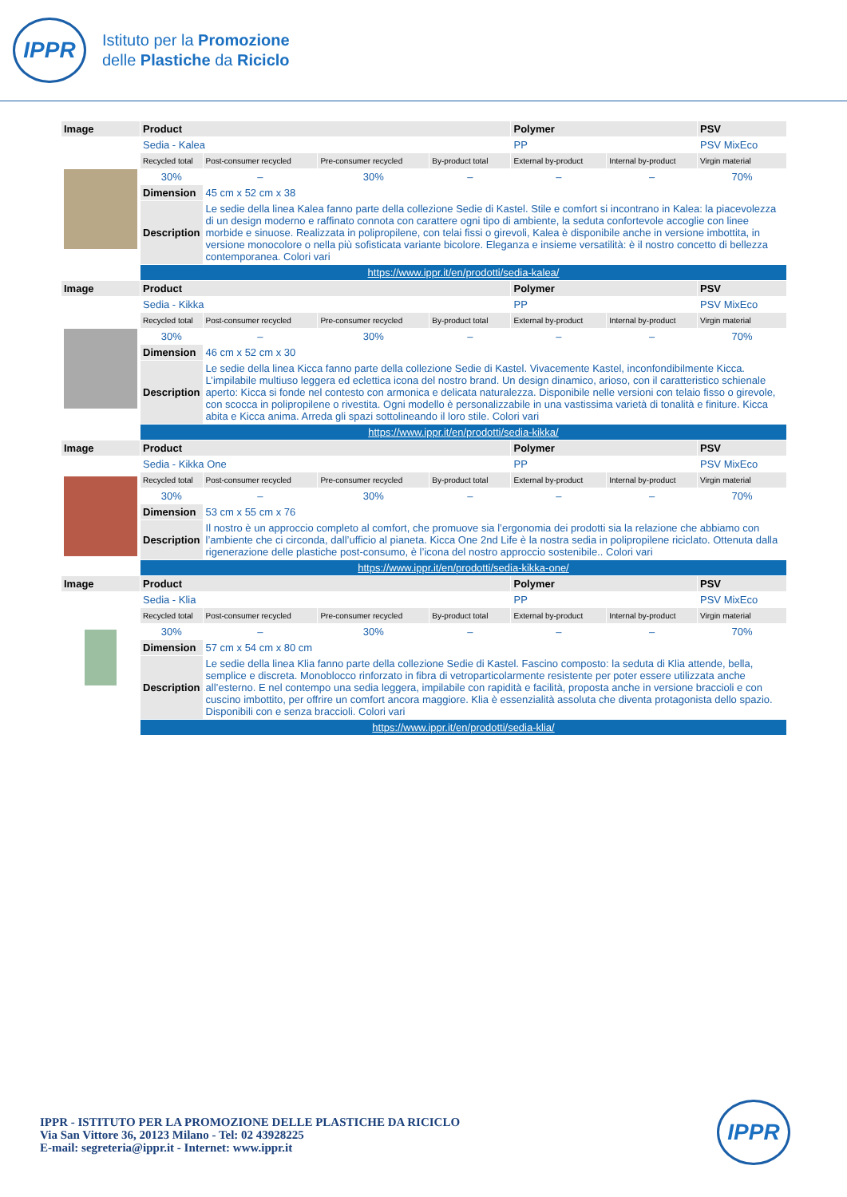IPPR
Istituto per la Promozione
delle Plastiche da Riciclo
| Image | Product | | | | Polymer | | PSV |
| --- | --- | --- | --- | --- | --- | --- | --- |
| | Sedia - Kalea | | | | PP | | PSV MixEco |
| | Recycled total | Post-consumer recycled | Pre-consumer recycled | By-product total | External by-product | Internal by-product | Virgin material |
| | 30% | – | 30% | – | – | – | 70% |
| | Dimension | 45 cm x 52 cm x 38 | | | | | |
| | Description | Le sedie della linea Kalea fanno parte della collezione Sedie di Kastel. Stile e comfort si incontrano in Kalea: la piacevolezza di un design moderno e raffinato connota con carattere ogni tipo di ambiente, la seduta confortevole accoglie con linee morbide e sinuose. Realizzata in polipropilene, con telai fissi o girevoli, Kalea è disponibile anche in versione imbottita, in versione monocolore o nella più sofisticata variante bicolore. Eleganza e insieme versatilità: è il nostro concetto di bellezza contemporanea. Colori vari | | | | | |
| | https://www.ippr.it/en/prodotti/sedia-kalea/ | | | | | | |
| Image | Product | | | | Polymer | | PSV |
| | Sedia - Kikka | | | | PP | | PSV MixEco |
| | Recycled total | Post-consumer recycled | Pre-consumer recycled | By-product total | External by-product | Internal by-product | Virgin material |
| | 30% | – | 30% | – | – | – | 70% |
| | Dimension | 46 cm x 52 cm x 30 | | | | | |
| | Description | Le sedie della linea Kicca fanno parte della collezione Sedie di Kastel. Vivacemente Kastel, inconfondibilmente Kicca. L’impilabile multiuso leggera ed eclettica icona del nostro brand. Un design dinamico, arioso, con il caratteristico schienale aperto: Kicca si fonde nel contesto con armonica e delicata naturalezza. Disponibile nelle versioni con telaio fisso o girevole, con scocca in polipropilene o rivestita. Ogni modello è personalizzabile in una vastissima varietà di tonalità e finiture. Kicca abita e Kicca anima. Arreda gli spazi sottolineando il loro stile. Colori vari | | | | | |
| | https://www.ippr.it/en/prodotti/sedia-kikka/ | | | | | | |
| Image | Product | | | | Polymer | | PSV |
| | Sedia - Kikka One | | | | PP | | PSV MixEco |
| | Recycled total | Post-consumer recycled | Pre-consumer recycled | By-product total | External by-product | Internal by-product | Virgin material |
| | 30% | – | 30% | – | – | – | 70% |
| | Dimension | 53 cm x 55 cm x 76 | | | | | |
| | Description | Il nostro è un approccio completo al comfort, che promuove sia l’ergonomia dei prodotti sia la relazione che abbiamo con l’ambiente che ci circonda, dall’ufficio al pianeta. Kicca One 2nd Life è la nostra sedia in polipropilene riciclato. Ottenuta dalla rigenerazione delle plastiche post-consumo, è l’icona del nostro approccio sostenibile.. Colori vari | | | | | |
| | https://www.ippr.it/en/prodotti/sedia-kikka-one/ | | | | | | |
| Image | Product | | | | Polymer | | PSV |
| | Sedia - Klia | | | | PP | | PSV MixEco |
| | Recycled total | Post-consumer recycled | Pre-consumer recycled | By-product total | External by-product | Internal by-product | Virgin material |
| | 30% | – | 30% | – | – | – | 70% |
| | Dimension | 57 cm x 54 cm x 80 cm | | | | | |
| | Description | Le sedie della linea Klia fanno parte della collezione Sedie di Kastel. Fascino composto: la seduta di Klia attende, bella, semplice e discreta. Monoblocco rinforzato in fibra di vetroparticolarmente resistente per poter essere utilizzata anche all’esterno. E nel contempo una sedia leggera, impilabile con rapidità e facilità, proposta anche in versione braccioli e con cuscino imbottito, per offrire un comfort ancora maggiore. Klia è essenzialità assoluta che diventa protagonista dello spazio. Disponibili con e senza braccioli. Colori vari | | | | | |
| | https://www.ippr.it/en/prodotti/sedia-klia/ | | | | | | |
IPPR - ISTITUTO PER LA PROMOZIONE DELLE PLASTICHE DA RICICLO
Via San Vittore 36, 20123 Milano - Tel: 02 43928225
E-mail: segreteria@ippr.it - Internet: www.ippr.it
IPPR